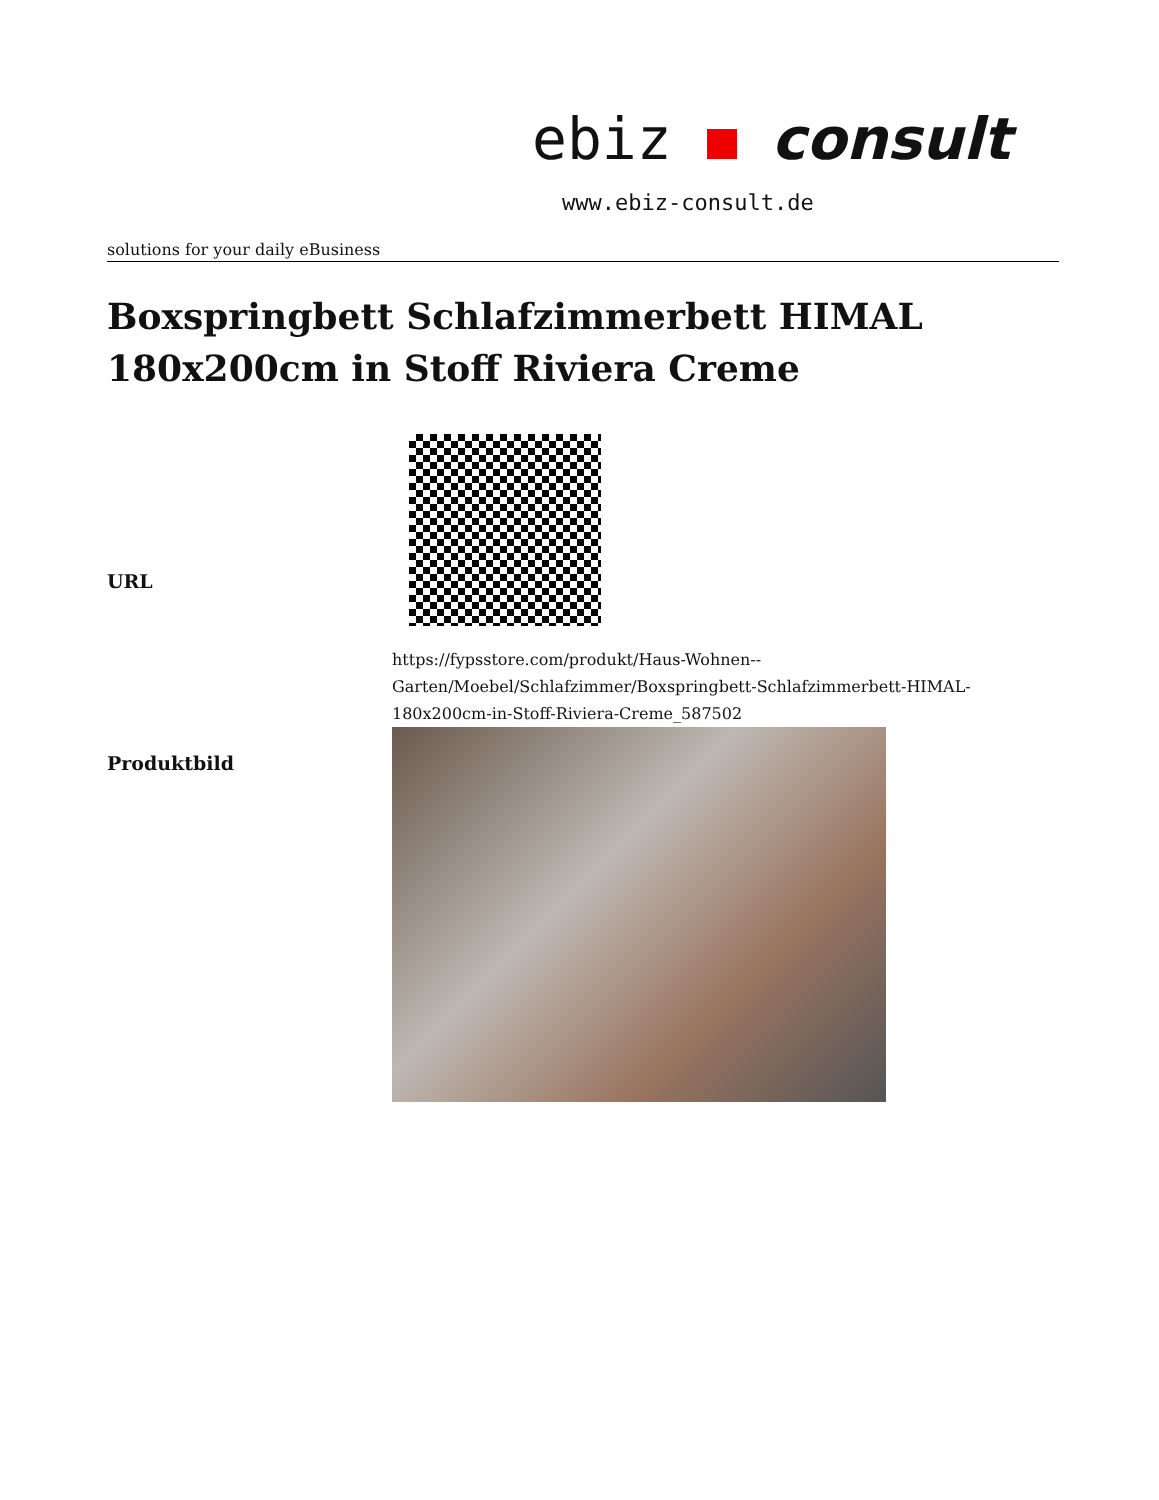ebiz consult
www.ebiz-consult.de
solutions for your daily eBusiness
Boxspringbett Schlafzimmerbett HIMAL 180x200cm in Stoff Riviera Creme
| URL | https://fypsstore.com/produkt/Haus-Wohnen--Garten/Moebel/Schlafzimmer/Boxspringbett-Schlafzimmerbett-HIMAL-180x200cm-in-Stoff-Riviera-Creme_587502 |
| Produktbild | |